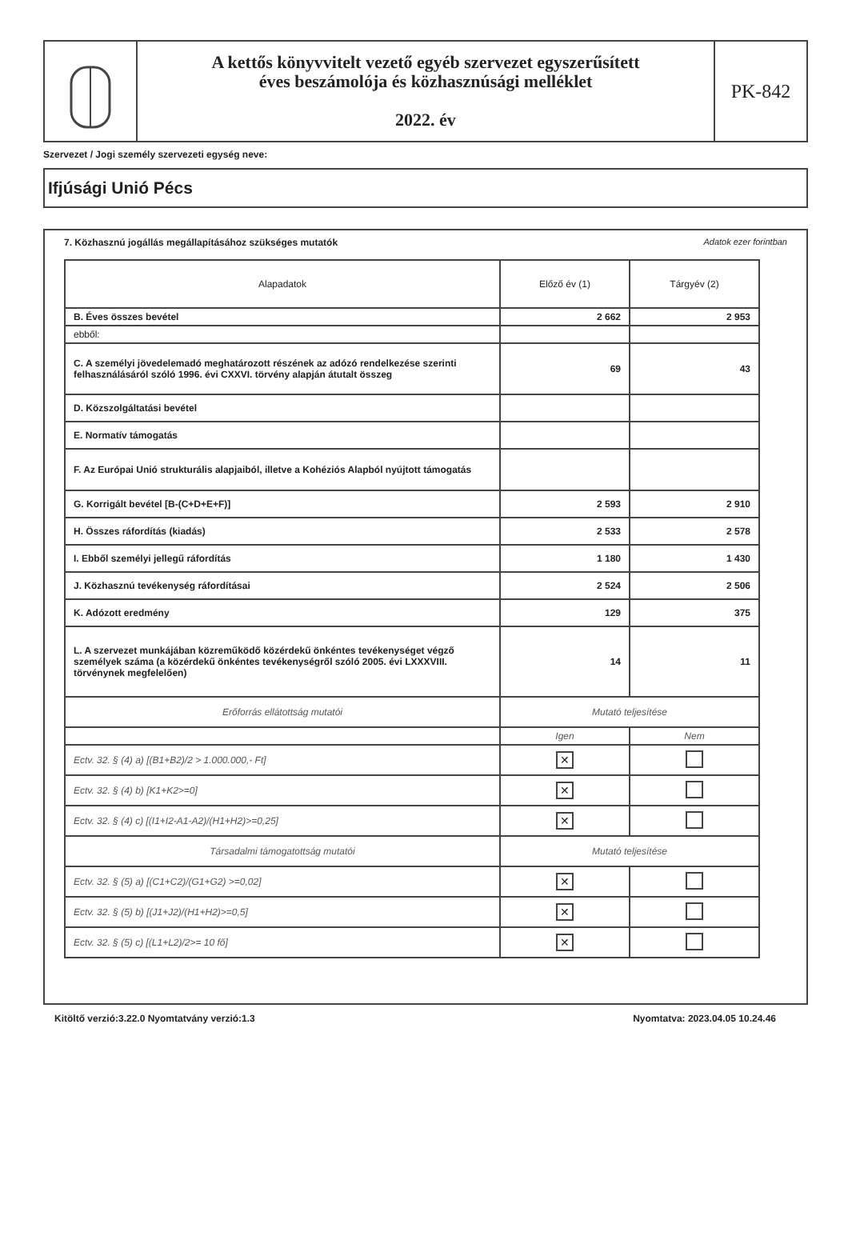A kettős könyvvitelt vezető egyéb szervezet egyszerűsített
éves beszámolója és közhasznúsági melléklet
2022. év
PK-842
Szervezet / Jogi személy szervezeti egység neve:
Ifjúsági Unió Pécs
7. Közhasznú jogállás megállapításához szükséges mutatók Adatok ezer forintban
| Alapadatok | Előző év (1) | Tárgyév (2) |
| --- | --- | --- |
| B. Éves összes bevétel | 2 662 | 2 953 |
| ebből: | | |
| C. A személyi jövedelemadó meghatározott részének az adózó rendelkezése szerinti felhasználásáról szóló 1996. évi CXXVI. törvény alapján átutalt összeg | 69 | 43 |
| D. Közszolgáltatási bevétel | | |
| E. Normatív támogatás | | |
| F. Az Európai Unió strukturális alapjaiból, illetve a Kohéziós Alapból nyújtott támogatás | | |
| G. Korrigált bevétel [B-(C+D+E+F)] | 2 593 | 2 910 |
| H. Összes ráfordítás (kiadás) | 2 533 | 2 578 |
| I. Ebből személyi jellegű ráfordítás | 1 180 | 1 430 |
| J. Közhasznú tevékenység ráfordításai | 2 524 | 2 506 |
| K. Adózott eredmény | 129 | 375 |
| L. A szervezet munkájában közreműködő közérdekű önkéntes tevékenységet végző személyek száma (a közérdekű önkéntes tevékenységről szóló 2005. évi LXXXVIII. törvénynek megfelelően) | 14 | 11 |
| Erőforrás ellátottság mutatói | Mutató teljesítése | |
| | Igen | Nem |
| Ectv. 32. § (4) a) [(B1+B2)/2 > 1.000.000,- Ft] | ✕ | |
| Ectv. 32. § (4) b) [K1+K2>=0] | ✕ | |
| Ectv. 32. § (4) c) [(I1+I2-A1-A2)/(H1+H2)>=0,25] | ✕ | |
| Társadalmi támogatottság mutatói | Mutató teljesítése | |
| Ectv. 32. § (5) a) [(C1+C2)/(G1+G2) >=0,02] | ✕ | |
| Ectv. 32. § (5) b) [(J1+J2)/(H1+H2)>=0,5] | ✕ | |
| Ectv. 32. § (5) c) [(L1+L2)/2>= 10 fő] | ✕ | |
Kitöltő verzió:3.22.0 Nyomtatvány verzió:1.3 Nyomtatva: 2023.04.05 10.24.46